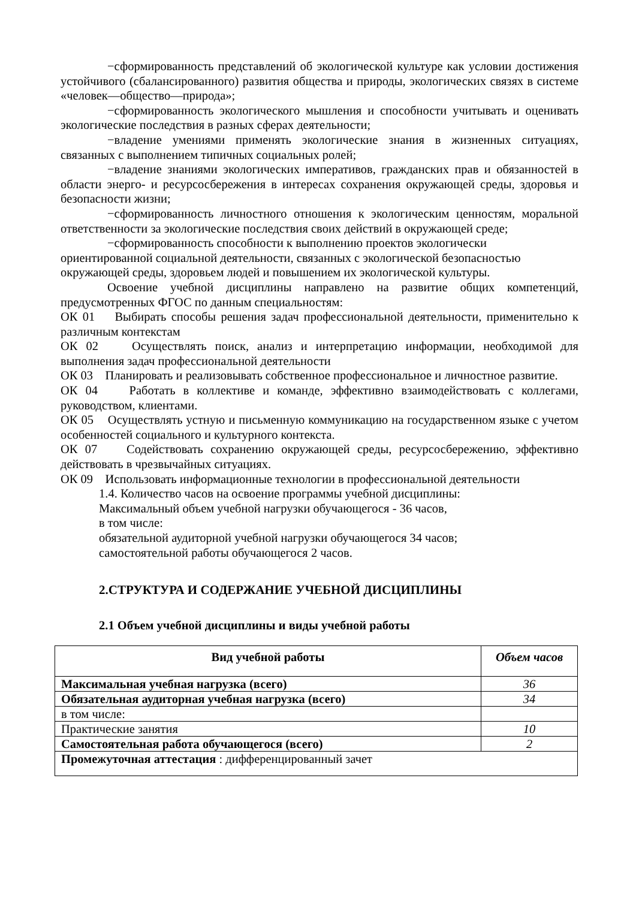−сформированность представлений об экологической культуре как условии достижения устойчивого (сбалансированного) развития общества и природы, экологических связях в системе «человек—общество—природа»;
−сформированность экологического мышления и способности учитывать и оценивать экологические последствия в разных сферах деятельности;
−владение умениями применять экологические знания в жизненных ситуациях, связанных с выполнением типичных социальных ролей;
−владение знаниями экологических императивов, гражданских прав и обязанностей в области энерго- и ресурсосбережения в интересах сохранения окружающей среды, здоровья и безопасности жизни;
−сформированность личностного отношения к экологическим ценностям, моральной ответственности за экологические последствия своих действий в окружающей среде;
−сформированность способности к выполнению проектов экологически ориентированной социальной деятельности, связанных с экологической безопасностью окружающей среды, здоровьем людей и повышением их экологической культуры.
Освоение учебной дисциплины направлено на развитие общих компетенций, предусмотренных ФГОС по данным специальностям:
ОК 01 Выбирать способы решения задач профессиональной деятельности, применительно к различным контекстам
ОК 02 Осуществлять поиск, анализ и интерпретацию информации, необходимой для выполнения задач профессиональной деятельности
ОК 03 Планировать и реализовывать собственное профессиональное и личностное развитие.
ОК 04 Работать в коллективе и команде, эффективно взаимодействовать с коллегами, руководством, клиентами.
ОК 05 Осуществлять устную и письменную коммуникацию на государственном языке с учетом особенностей социального и культурного контекста.
ОК 07 Содействовать сохранению окружающей среды, ресурсосбережению, эффективно действовать в чрезвычайных ситуациях.
ОК 09 Использовать информационные технологии в профессиональной деятельности
1.4. Количество часов на освоение программы учебной дисциплины:
Максимальный объем учебной нагрузки обучающегося - 36 часов,
в том числе:
обязательной аудиторной учебной нагрузки обучающегося 34 часов;
самостоятельной работы обучающегося 2 часов.
2.СТРУКТУРА И СОДЕРЖАНИЕ УЧЕБНОЙ ДИСЦИПЛИНЫ
2.1 Объем учебной дисциплины и виды учебной работы
| Вид учебной работы | Объем часов |
| --- | --- |
| Максимальная учебная нагрузка (всего) | 36 |
| Обязательная аудиторная учебная нагрузка (всего) | 34 |
| в том числе: | |
| Практические занятия | 10 |
| Самостоятельная работа обучающегося (всего) | 2 |
| Промежуточная аттестация : дифференцированный зачет | |